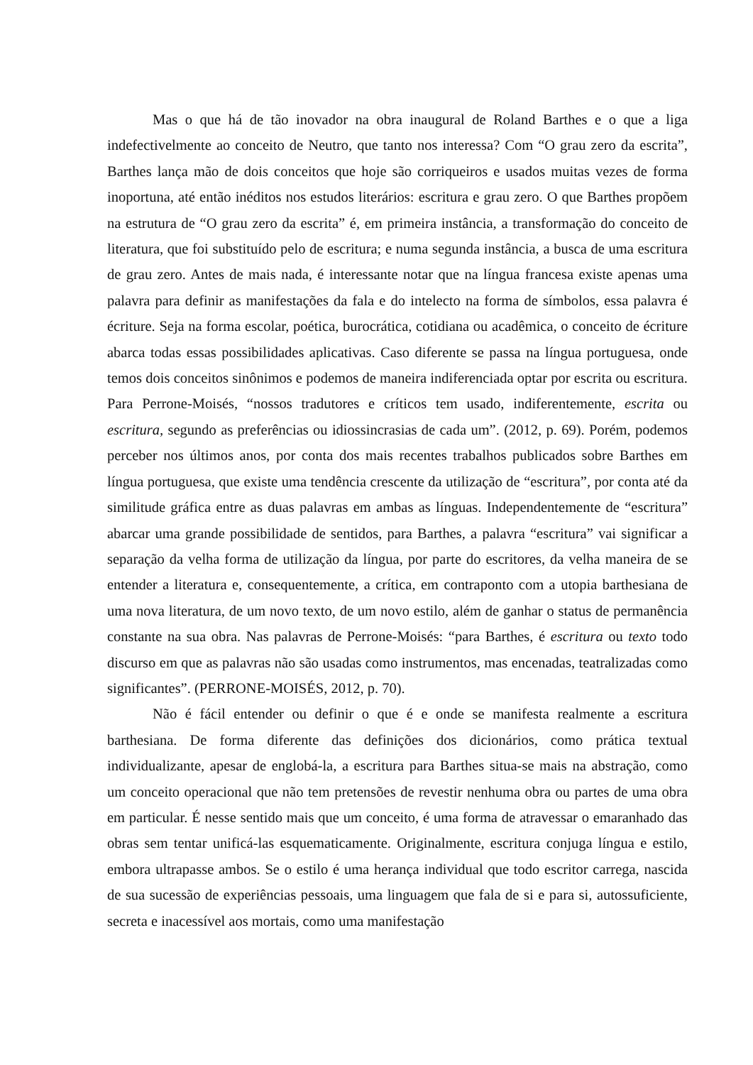Mas o que há de tão inovador na obra inaugural de Roland Barthes e o que a liga indefectivelmente ao conceito de Neutro, que tanto nos interessa? Com “O grau zero da escrita”, Barthes lança mão de dois conceitos que hoje são corriqueiros e usados muitas vezes de forma inoportuna, até então inéditos nos estudos literários: escritura e grau zero. O que Barthes propõem na estrutura de “O grau zero da escrita” é, em primeira instância, a transformação do conceito de literatura, que foi substituído pelo de escritura; e numa segunda instância, a busca de uma escritura de grau zero. Antes de mais nada, é interessante notar que na língua francesa existe apenas uma palavra para definir as manifestações da fala e do intelecto na forma de símbolos, essa palavra é écriture. Seja na forma escolar, poética, burocrática, cotidiana ou acadêmica, o conceito de écriture abarca todas essas possibilidades aplicativas. Caso diferente se passa na língua portuguesa, onde temos dois conceitos sinônimos e podemos de maneira indiferenciada optar por escrita ou escritura. Para Perrone-Moisés, “nossos tradutores e críticos tem usado, indiferentemente, escrita ou escritura, segundo as preferências ou idiossincrasias de cada um”. (2012, p. 69). Porém, podemos perceber nos últimos anos, por conta dos mais recentes trabalhos publicados sobre Barthes em língua portuguesa, que existe uma tendência crescente da utilização de “escritura”, por conta até da similitude gráfica entre as duas palavras em ambas as línguas. Independentemente de “escritura” abarcar uma grande possibilidade de sentidos, para Barthes, a palavra “escritura” vai significar a separação da velha forma de utilização da língua, por parte do escritores, da velha maneira de se entender a literatura e, consequentemente, a crítica, em contraponto com a utopia barthesiana de uma nova literatura, de um novo texto, de um novo estilo, além de ganhar o status de permanência constante na sua obra. Nas palavras de Perrone-Moisés: “para Barthes, é escritura ou texto todo discurso em que as palavras não são usadas como instrumentos, mas encenadas, teatralizadas como significantes”. (PERRONE-MOISÉS, 2012, p. 70).
Não é fácil entender ou definir o que é e onde se manifesta realmente a escritura barthesiana. De forma diferente das definições dos dicionários, como prática textual individualizante, apesar de englobá-la, a escritura para Barthes situa-se mais na abstração, como um conceito operacional que não tem pretensões de revestir nenhuma obra ou partes de uma obra em particular. É nesse sentido mais que um conceito, é uma forma de atravessar o emaranhado das obras sem tentar unificá-las esquematicamente. Originalmente, escritura conjuga língua e estilo, embora ultrapasse ambos. Se o estilo é uma herança individual que todo escritor carrega, nascida de sua sucessão de experiências pessoais, uma linguagem que fala de si e para si, autossuficiente, secreta e inacessível aos mortais, como uma manifestação